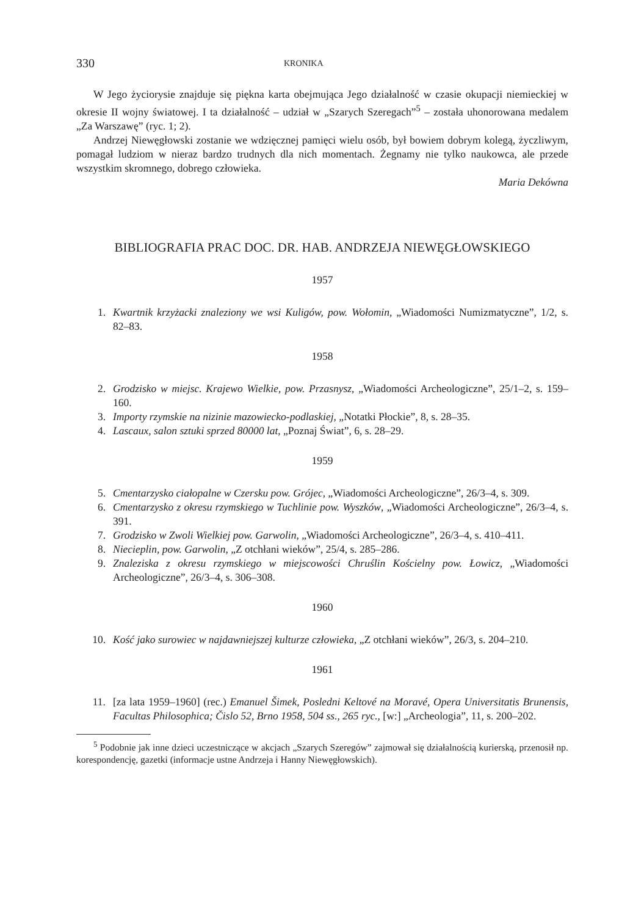330 KRONIKA
W Jego życiorysie znajduje się piękna karta obejmująca Jego działalność w czasie okupacji niemieckiej w okresie II wojny światowej. I ta działalność – udział w „Szarych Szeregach”<sup>5</sup> – została uhonorowana medalem „Za Warszawę” (ryc. 1; 2).
Andrzej Niewęgłowski zostanie we wdzięcznej pamięci wielu osób, był bowiem dobrym kolegą, życzliwym, pomagał ludziom w nieraz bardzo trudnych dla nich momentach. Żegnamy nie tylko naukowca, ale przede wszystkim skromnego, dobrego człowieka.
Maria Dekówna
BIBLIOGRAFIA PRAC DOC. DR. HAB. ANDRZEJA NIEWĘGŁOWSKIEGO
1957
1. Kwartnik krzyżacki znaleziony we wsi Kuligów, pow. Wołomin, „Wiadomości Numizmatyczne”, 1/2, s. 82–83.
1958
2. Grodzisko w miejsc. Krajewo Wielkie, pow. Przasnysz, „Wiadomości Archeologiczne”, 25/1–2, s. 159–160.
3. Importy rzymskie na nizinie mazowiecko-podlaskiej, „Notatki Płockie”, 8, s. 28–35.
4. Lascaux, salon sztuki sprzed 80000 lat, „Poznaj Świat”, 6, s. 28–29.
1959
5. Cmentarzysko ciałopalne w Czersku pow. Grójec, „Wiadomości Archeologiczne”, 26/3–4, s. 309.
6. Cmentarzysko z okresu rzymskiego w Tuchlinie pow. Wyszków, „Wiadomości Archeologiczne”, 26/3–4, s. 391.
7. Grodzisko w Zwoli Wielkiej pow. Garwolin, „Wiadomości Archeologiczne”, 26/3–4, s. 410–411.
8. Niecieplin, pow. Garwolin, „Z otchłani wieków”, 25/4, s. 285–286.
9. Znaleziska z okresu rzymskiego w miejscowości Chruślin Kościelny pow. Łowicz, „Wiadomości Archeologiczne”, 26/3–4, s. 306–308.
1960
10. Kość jako surowiec w najdawniejszej kulturze człowieka, „Z otchłani wieków”, 26/3, s. 204–210.
1961
11. [za lata 1959–1960] (rec.) Emanuel Šimek, Posledni Keltové na Moravé, Opera Universitatis Brunensis, Facultas Philosophica; Čislo 52, Brno 1958, 504 ss., 265 ryc., [w:] „Archeologia”, 11, s. 200–202.
<sup>5</sup> Podobnie jak inne dzieci uczestniczące w akcjach „Szarych Szeregów” zajmował się działalnością kurierską, przenosił np. korespondencję, gazetki (informacje ustne Andrzeja i Hanny Niewęgłowskich).